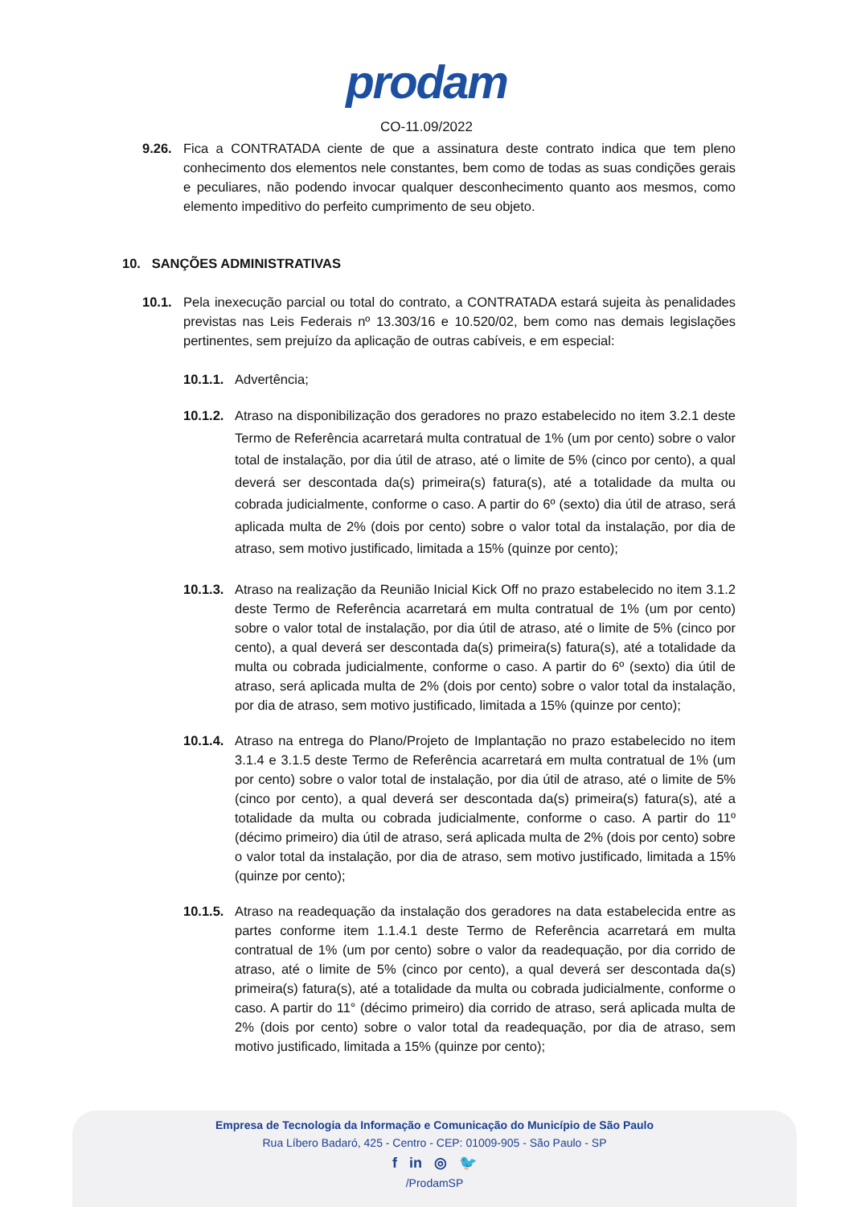prodam
CO-11.09/2022
9.26. Fica a CONTRATADA ciente de que a assinatura deste contrato indica que tem pleno conhecimento dos elementos nele constantes, bem como de todas as suas condições gerais e peculiares, não podendo invocar qualquer desconhecimento quanto aos mesmos, como elemento impeditivo do perfeito cumprimento de seu objeto.
10. SANÇÕES ADMINISTRATIVAS
10.1. Pela inexecução parcial ou total do contrato, a CONTRATADA estará sujeita às penalidades previstas nas Leis Federais nº 13.303/16 e 10.520/02, bem como nas demais legislações pertinentes, sem prejuízo da aplicação de outras cabíveis, e em especial:
10.1.1. Advertência;
10.1.2. Atraso na disponibilização dos geradores no prazo estabelecido no item 3.2.1 deste Termo de Referência acarretará multa contratual de 1% (um por cento) sobre o valor total de instalação, por dia útil de atraso, até o limite de 5% (cinco por cento), a qual deverá ser descontada da(s) primeira(s) fatura(s), até a totalidade da multa ou cobrada judicialmente, conforme o caso. A partir do 6º (sexto) dia útil de atraso, será aplicada multa de 2% (dois por cento) sobre o valor total da instalação, por dia de atraso, sem motivo justificado, limitada a 15% (quinze por cento);
10.1.3. Atraso na realização da Reunião Inicial Kick Off no prazo estabelecido no item 3.1.2 deste Termo de Referência acarretará em multa contratual de 1% (um por cento) sobre o valor total de instalação, por dia útil de atraso, até o limite de 5% (cinco por cento), a qual deverá ser descontada da(s) primeira(s) fatura(s), até a totalidade da multa ou cobrada judicialmente, conforme o caso. A partir do 6º (sexto) dia útil de atraso, será aplicada multa de 2% (dois por cento) sobre o valor total da instalação, por dia de atraso, sem motivo justificado, limitada a 15% (quinze por cento);
10.1.4. Atraso na entrega do Plano/Projeto de Implantação no prazo estabelecido no item 3.1.4 e 3.1.5 deste Termo de Referência acarretará em multa contratual de 1% (um por cento) sobre o valor total de instalação, por dia útil de atraso, até o limite de 5% (cinco por cento), a qual deverá ser descontada da(s) primeira(s) fatura(s), até a totalidade da multa ou cobrada judicialmente, conforme o caso. A partir do 11º (décimo primeiro) dia útil de atraso, será aplicada multa de 2% (dois por cento) sobre o valor total da instalação, por dia de atraso, sem motivo justificado, limitada a 15% (quinze por cento);
10.1.5. Atraso na readequação da instalação dos geradores na data estabelecida entre as partes conforme item 1.1.4.1 deste Termo de Referência acarretará em multa contratual de 1% (um por cento) sobre o valor da readequação, por dia corrido de atraso, até o limite de 5% (cinco por cento), a qual deverá ser descontada da(s) primeira(s) fatura(s), até a totalidade da multa ou cobrada judicialmente, conforme o caso. A partir do 11° (décimo primeiro) dia corrido de atraso, será aplicada multa de 2% (dois por cento) sobre o valor total da readequação, por dia de atraso, sem motivo justificado, limitada a 15% (quinze por cento);
Empresa de Tecnologia da Informação e Comunicação do Município de São Paulo
Rua Líbero Badaró, 425 - Centro - CEP: 01009-905 - São Paulo - SP
f in ◎ 🐦
/ProdamSP